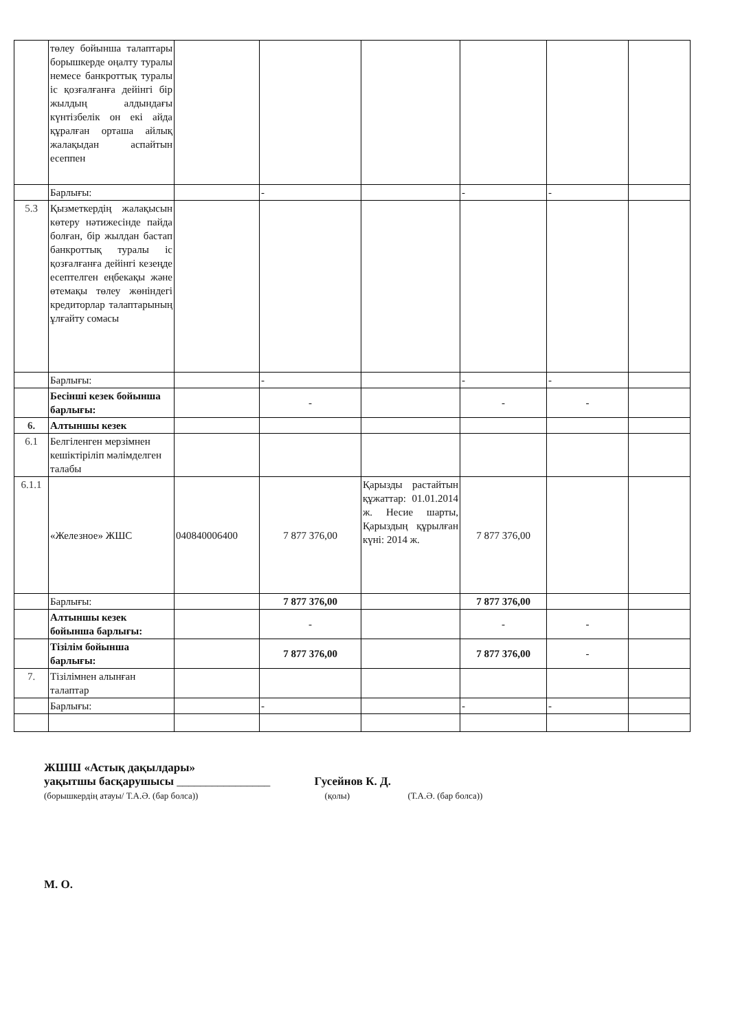| | төлеу бойынша талаптары борышкерде оңалту туралы немесе банкроттық туралы іс қозғалғанға дейінгі бір жылдың алдындағы күнтізбелік он екі айда құралған орташа айлық жалақыдан аспайтын есеппен | | | | | | |
| | Барлығы: | | - | | - | - | |
| 5.3 | Қызметкердің жалақысын көтеру нәтижесінде пайда болған, бір жылдан бастап банкроттық туралы іс қозғалғанға дейінгі кезеңде есептелген еңбекақы және өтемақы төлеу жөніндегі кредиторлар талаптарының ұлғайту сомасы | | | | | | |
| | Барлығы: | | - | | - | - | |
| | Бесінші кезек бойынша барлығы: | | - | | - | - | |
| 6. | Алтыншы кезек | | | | | | |
| 6.1 | Белгіленген мерзімнен кешіктіріліп мәлімделген талабы | | | | | | |
| 6.1.1 | «Железное» ЖШС | 040840006400 | 7 877 376,00 | Қарызды растайтын құжаттар: 01.01.2014 ж. Несие шарты, Қарыздың құрылған күні: 2014 ж. | 7 877 376,00 | | |
| | Барлығы: | | 7 877 376,00 | | 7 877 376,00 | | |
| | Алтыншы кезек бойынша барлығы: | | - | | - | - | |
| | Тізілім бойынша барлығы: | | 7 877 376,00 | | 7 877 376,00 | - | |
| 7. | Тізілімнен алынған талаптар | | | | | | |
| | Барлығы: | | - | | - | - | |
ЖШШ «Астық дақылдары»
уақытшы басқарушысы ________________ Гусейнов К. Д.
(борышкердің атауы/ Т.А.Ә. (бар болса)) (қолы) (Т.А.Ә. (бар болса))
М. О.